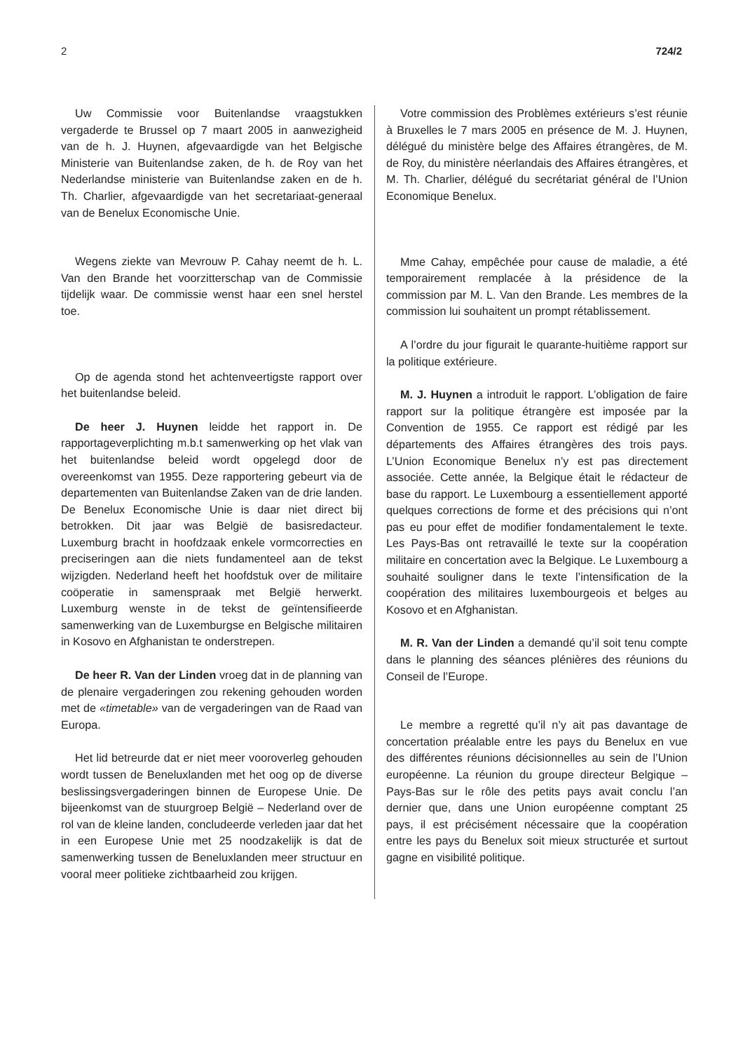2 724/2
Uw Commissie voor Buitenlandse vraagstukken vergaderde te Brussel op 7 maart 2005 in aanwezigheid van de h. J. Huynen, afgevaardigde van het Belgische Ministerie van Buitenlandse zaken, de h. de Roy van het Nederlandse ministerie van Buitenlandse zaken en de h. Th. Charlier, afgevaardigde van het secretariaat-generaal van de Benelux Economische Unie.
Wegens ziekte van Mevrouw P. Cahay neemt de h. L. Van den Brande het voorzitterschap van de Commissie tijdelijk waar. De commissie wenst haar een snel herstel toe.
Op de agenda stond het achtenveertigste rapport over het buitenlandse beleid.
De heer J. Huynen leidde het rapport in. De rapportageverplichting m.b.t samenwerking op het vlak van het buitenlandse beleid wordt opgelegd door de overeenkomst van 1955. Deze rapportering gebeurt via de departementen van Buitenlandse Zaken van de drie landen. De Benelux Economische Unie is daar niet direct bij betrokken. Dit jaar was België de basisredacteur. Luxemburg bracht in hoofdzaak enkele vormcorrecties en preciseringen aan die niets fundamenteel aan de tekst wijzigden. Nederland heeft het hoofdstuk over de militaire coöperatie in samenspraak met België herwerkt. Luxemburg wenste in de tekst de geïntensifieerde samenwerking van de Luxemburgse en Belgische militairen in Kosovo en Afghanistan te onderstrepen.
De heer R. Van der Linden vroeg dat in de planning van de plenaire vergaderingen zou rekening gehouden worden met de «timetable» van de vergaderingen van de Raad van Europa.
Het lid betreurde dat er niet meer vooroverleg gehouden wordt tussen de Beneluxlanden met het oog op de diverse beslissingsvergaderingen binnen de Europese Unie. De bijeenkomst van de stuurgroep België – Nederland over de rol van de kleine landen, concludeerde verleden jaar dat het in een Europese Unie met 25 noodzakelijk is dat de samenwerking tussen de Beneluxlanden meer structuur en vooral meer politieke zichtbaarheid zou krijgen.
Votre commission des Problèmes extérieurs s’est réunie à Bruxelles le 7 mars 2005 en présence de M. J. Huynen, délégué du ministère belge des Affaires étrangères, de M. de Roy, du ministère néerlandais des Affaires étrangères, et M. Th. Charlier, délégué du secrétariat général de l’Union Economique Benelux.
Mme Cahay, empêchée pour cause de maladie, a été temporairement remplacée à la présidence de la commission par M. L. Van den Brande. Les membres de la commission lui souhaitent un prompt rétablissement.
A l’ordre du jour figurait le quarante-huitième rapport sur la politique extérieure.
M. J. Huynen a introduit le rapport. L’obligation de faire rapport sur la politique étrangère est imposée par la Convention de 1955. Ce rapport est rédigé par les départements des Affaires étrangères des trois pays. L’Union Economique Benelux n’y est pas directement associée. Cette année, la Belgique était le rédacteur de base du rapport. Le Luxembourg a essentiellement apporté quelques corrections de forme et des précisions qui n’ont pas eu pour effet de modifier fondamentalement le texte. Les Pays-Bas ont retravaillé le texte sur la coopération militaire en concertation avec la Belgique. Le Luxembourg a souhaité souligner dans le texte l’intensification de la coopération des militaires luxembourgeois et belges au Kosovo et en Afghanistan.
M. R. Van der Linden a demandé qu’il soit tenu compte dans le planning des séances plénières des réunions du Conseil de l’Europe.
Le membre a regretté qu’il n’y ait pas davantage de concertation préalable entre les pays du Benelux en vue des différentes réunions décisionnelles au sein de l’Union européenne. La réunion du groupe directeur Belgique – Pays-Bas sur le rôle des petits pays avait conclu l’an dernier que, dans une Union européenne comptant 25 pays, il est précisément nécessaire que la coopération entre les pays du Benelux soit mieux structurée et surtout gagne en visibilité politique.